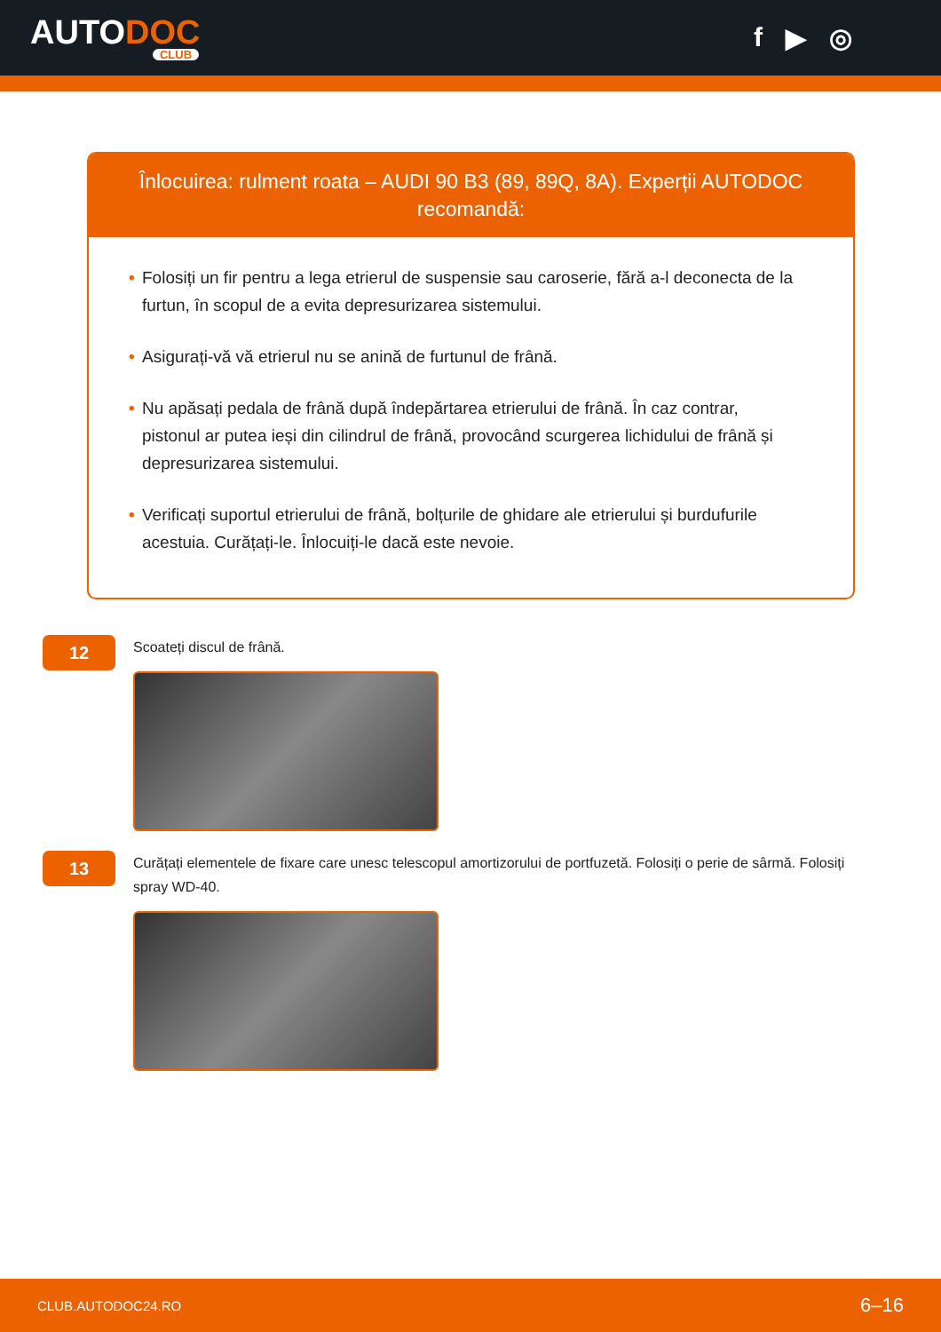AUTODOC
CLUB
f ▶ ◎
Înlocuirea: rulment roata – AUDI 90 B3 (89, 89Q, 8A). Experții AUTODOC recomandă:
• Folosiți un fir pentru a lega etrierul de suspensie sau caroserie, fără a-l deconecta de la furtun, în scopul de a evita depresurizarea sistemului.
• Asigurați-vă vă etrierul nu se anină de furtunul de frână.
• Nu apăsați pedala de frână după îndepărtarea etrierului de frână. În caz contrar, pistonul ar putea ieși din cilindrul de frână, provocând scurgerea lichidului de frână și depresurizarea sistemului.
• Verificați suportul etrierului de frână, bolțurile de ghidare ale etrierului și burdufurile acestuia. Curățați-le. Înlocuiți-le dacă este nevoie.
12
Scoateți discul de frână.
13
Curățați elementele de fixare care unesc telescopul amortizorului de portfuzetă. Folosiți o perie de sârmă. Folosiți spray WD-40.
CLUB.AUTODOC24.RO 6–16